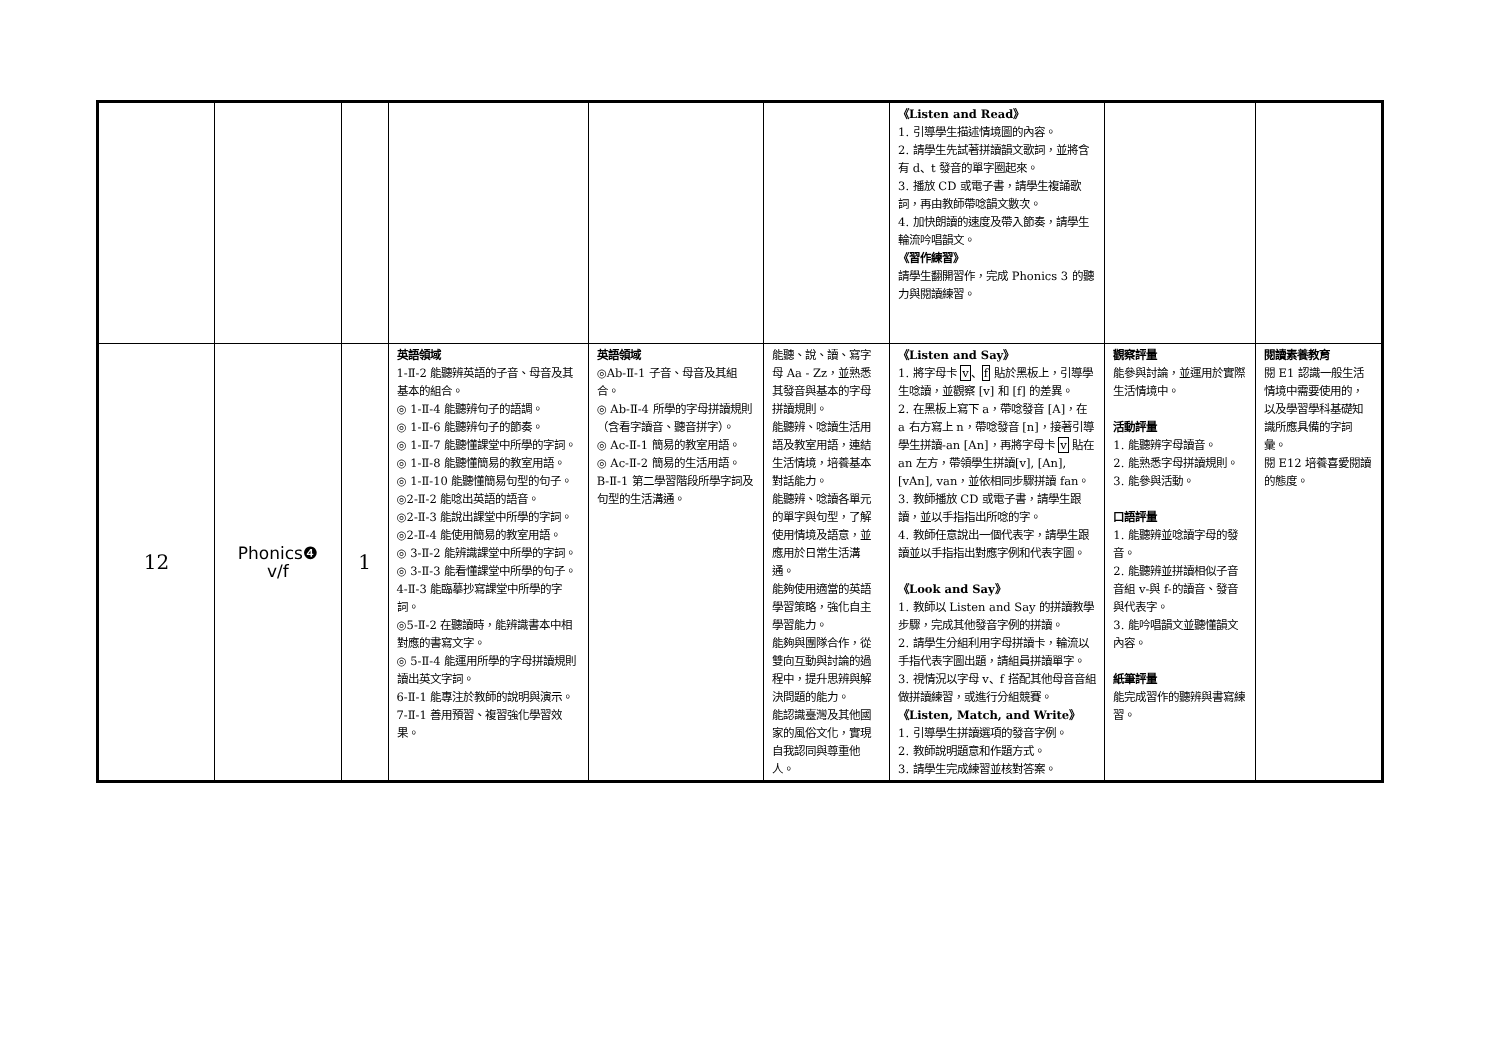| | | | | | | 《Listen and Read》 1. 引導學生描述情境圖的內容。 2. 請學生先試著拼讀韻文歌詞，並將含有 d、t 發音的單字圈起來。 3. 播放 CD 或電子書，請學生複誦歌詞，再由教師帶唸韻文數次。 4. 加快朗讀的速度及帶入節奏，請學生輪流吟唱韻文。 《習作練習》 請學生翻開習作，完成 Phonics 3 的聽力與閱讀練習。 | | |
| 12 | Phonics❹ v/f | 1 | 英語領域 1-Ⅱ-2 能聽辨英語的子音、母音及其基本的組合。 ◎ 1-Ⅱ-4 能聽辨句子的語調。 ◎ 1-Ⅱ-6 能聽辨句子的節奏。 ◎ 1-Ⅱ-7 能聽懂課堂中所學的字詞。 ◎ 1-Ⅱ-8 能聽懂簡易的教室用語。 ◎ 1-Ⅱ-10 能聽懂簡易句型的句子。 ◎2-Ⅱ-2 能唸出英語的語音。 ◎2-Ⅱ-3 能說出課堂中所學的字詞。 ◎2-Ⅱ-4 能使用簡易的教室用語。 ◎ 3-Ⅱ-2 能辨識課堂中所學的字詞。 ◎ 3-Ⅱ-3 能看懂課堂中所學的句子。 4-Ⅱ-3 能臨摹抄寫課堂中所學的字詞。 ◎5-Ⅱ-2 在聽讀時，能辨識書本中相對應的書寫文字。 ◎ 5-Ⅱ-4 能運用所學的字母拼讀規則讀出英文字詞。 6-Ⅱ-1 能專注於教師的說明與演示。 7-Ⅱ-1 善用預習、複習強化學習效果。 | 英語領域 ◎Ab-Ⅱ-1 子音、母音及其組合。 ◎ Ab-Ⅱ-4 所學的字母拼讀規則（含看字讀音、聽音拼字）。 ◎ Ac-Ⅱ-1 簡易的教室用語。 ◎ Ac-Ⅱ-2 簡易的生活用語。 B-Ⅱ-1 第二學習階段所學字詞及句型的生活溝通。 | 能聽、說、讀、寫字母 Aa - Zz，並熟悉其發音與基本的字母拼讀規則。 能聽辨、唸讀生活用語及教室用語，連結生活情境，培養基本對話能力。 能聽辨、唸讀各單元的單字與句型，了解使用情境及語意，並應用於日常生活溝通。 能夠使用適當的英語學習策略，強化自主學習能力。 能夠與團隊合作，從雙向互動與討論的過程中，提升思辨與解決問題的能力。 能認識臺灣及其他國家的風俗文化，實現自我認同與尊重他人。 | 《Listen and Say》 1. 將字母卡 v 、 f 貼於黑板上，引導學生唸讀，並觀察 [v] 和 [f] 的差異。 2. 在黑板上寫下 a，帶唸發音 [A]，在 a 右方寫上 n，帶唸發音 [n]，接著引導學生拼讀-an [An]，再將字母卡 v 貼在 an 左方，帶領學生拼讀[v], [An], [vAn], van，並依相同步驟拼讀 fan。 3. 教師播放 CD 或電子書，請學生跟讀，並以手指指出所唸的字。 4. 教師任意說出一個代表字，請學生跟讀並以手指指出對應字例和代表字圖。 《Look and Say》 1. 教師以 Listen and Say 的拼讀教學步驟，完成其他發音字例的拼讀。 2. 請學生分組利用字母拼讀卡，輪流以手指代表字圖出題，請組員拼讀單字。 3. 視情況以字母 v、f 搭配其他母音音組做拼讀練習，或進行分組競賽。 《Listen, Match, and Write》 1. 引導學生拼讀選項的發音字例。 2. 教師說明題意和作題方式。 3. 請學生完成練習並核對答案。 | 觀察評量 能參與討論，並運用於實際生活情境中。 活動評量 1. 能聽辨字母讀音。 2. 能熟悉字母拼讀規則。 3. 能參與活動。 口語評量 1. 能聽辨並唸讀字母的發音。 2. 能聽辨並拼讀相似子音音組 v-與 f-的讀音、發音與代表字。 3. 能吟唱韻文並聽懂韻文內容。 紙筆評量 能完成習作的聽辨與書寫練習。 | 閱讀素養教育 閱 E1 認識一般生活情境中需要使用的，以及學習學科基礎知識所應具備的字詞彙。 閱 E12 培養喜愛閱讀的態度。 |